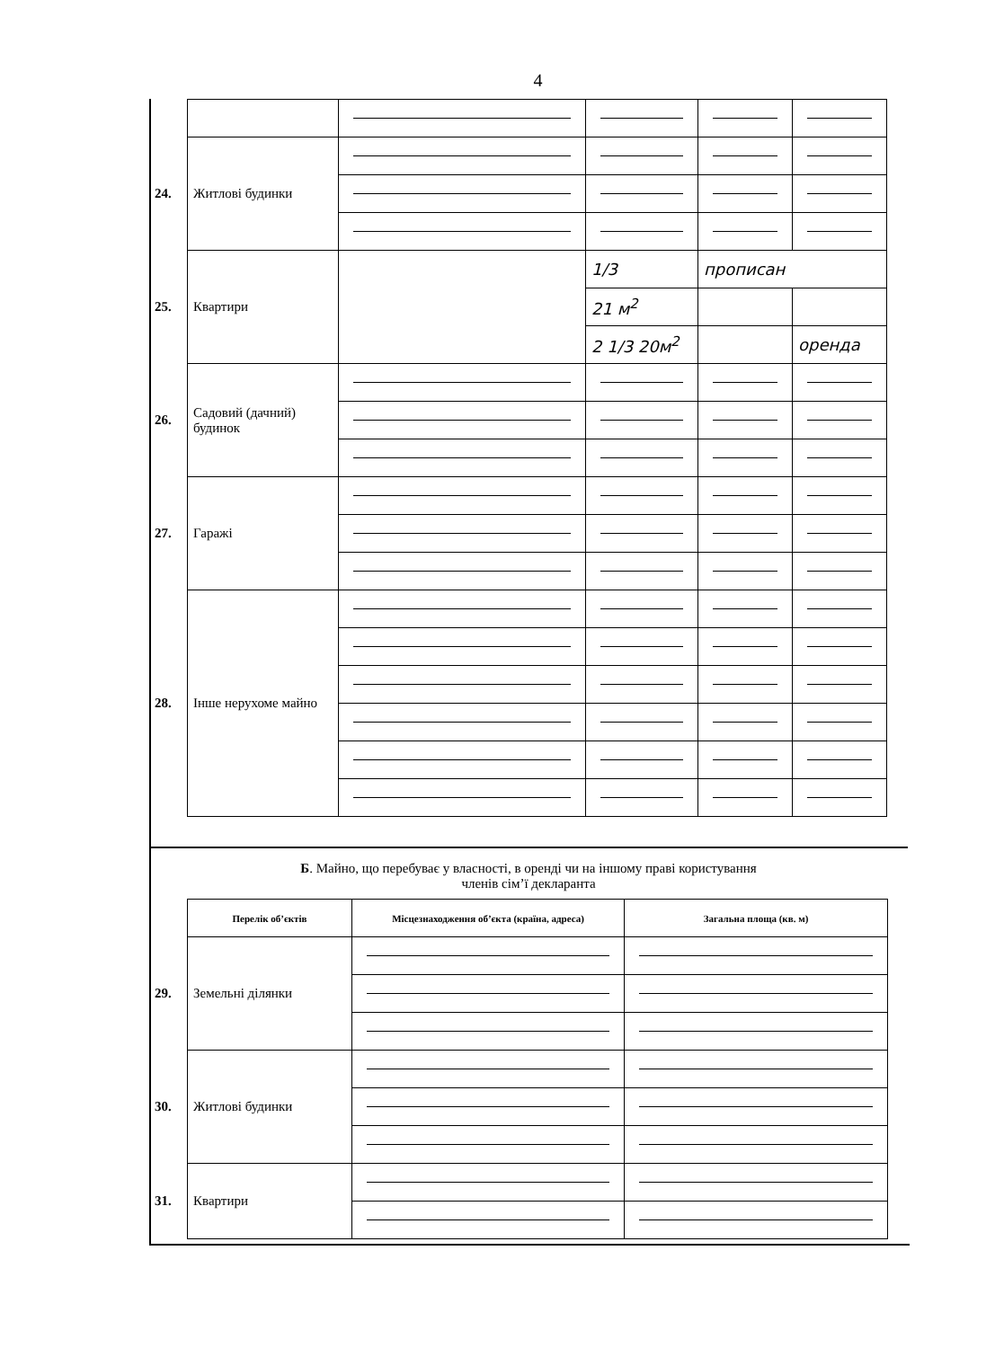4
| 24. | Житлові будинки | | | | |
| 25. | Квартири | | 1/3 | прописан | |
| | | | 21 м<sup>2</sup> | | |
| | | | 2 1/3 20м<sup>2</sup> | | оренда |
| 26. | Садовий (дачний) будинок | | | | |
| 27. | Гаражі | | | | |
| 28. | Інше нерухоме майно | | | | |
Б. Майно, що перебуває у власності, в оренді чи на іншому праві користування
членів сім’ї декларанта
| | Перелік об’єктів | Місцезнаходження об’єкта (країна, адреса) | Загальна площа (кв. м) |
| 29. | Земельні ділянки | | |
| 30. | Житлові будинки | | |
| 31. | Квартири | | |